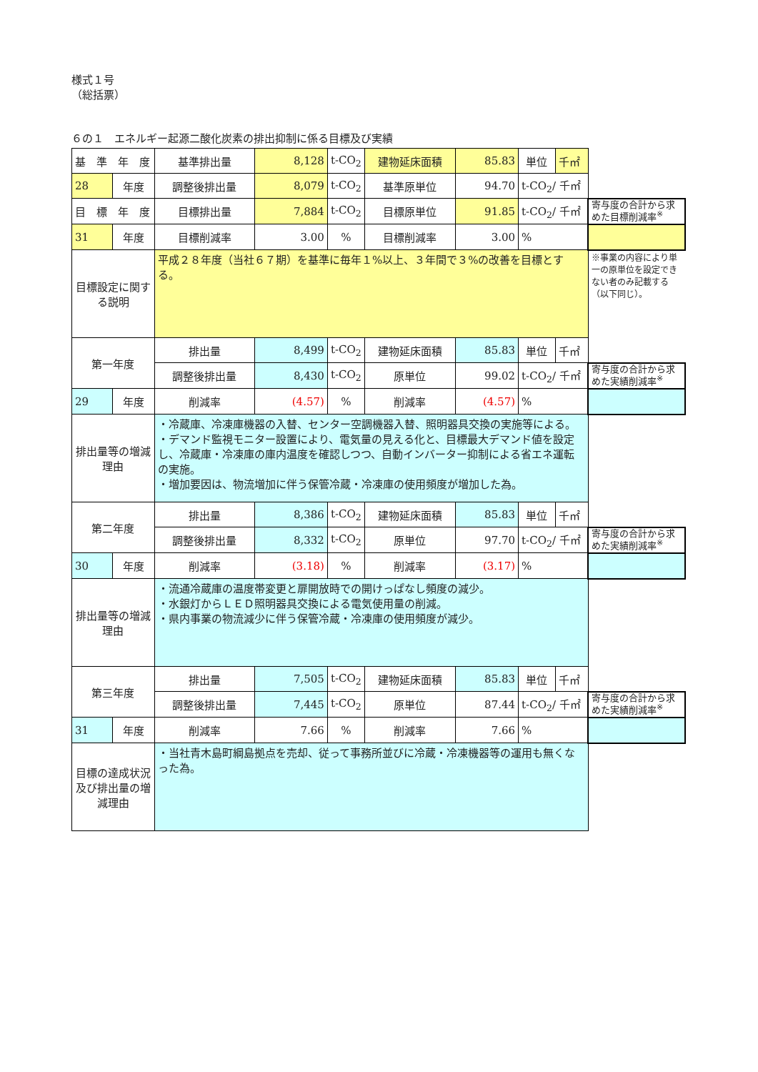様式１号
（総括票）
６の１　エネルギー起源二酸化炭素の排出抑制に係る目標及び実績
| 基 準 年 度 | | 基準排出量 | 8,128 | t-CO<sub>2</sub> | 建物延床面積 | 85.83 | 単位 | 千㎡ | |
| 28 | 年度 | 調整後排出量 | 8,079 | t-CO<sub>2</sub> | 基準原単位 | 94.70 | t-CO<sub>2</sub>/ 千㎡ | | |
| 目 標 年 度 | | 目標排出量 | 7,884 | t-CO<sub>2</sub> | 目標原単位 | 91.85 | t-CO<sub>2</sub>/ 千㎡ | | 寄与度の合計から求めた目標削減率<sup>※</sup> |
| 31 | 年度 | 目標削減率 | 3.00 | % | 目標削減率 | 3.00 | % | | |
| 目標設定に関する説明 | | 平成２８年度（当社６７期）を基準に毎年１%以上、３年間で３%の改善を目標とする。 | | | | | | | ※事業の内容により単一の原単位を設定できない者のみ記載する（以下同じ）。 |
| 第一年度 | | 排出量 | 8,499 | t-CO<sub>2</sub> | 建物延床面積 | 85.83 | 単位 | 千㎡ | |
| | | 調整後排出量 | 8,430 | t-CO<sub>2</sub> | 原単位 | 99.02 | t-CO<sub>2</sub>/ 千㎡ | | 寄与度の合計から求めた実績削減率<sup>※</sup> |
| 29 | 年度 | 削減率 | (4.57) | % | 削減率 | (4.57) | % | | |
| 排出量等の増減理由 | | ・冷蔵庫、冷凍庫機器の入替、センター空調機器入替、照明器具交換の実施等による。 ・デマンド監視モニター設置により、電気量の見える化と、目標最大デマンド値を設定し、冷蔵庫・冷凍庫の庫内温度を確認しつつ、自動インバーター抑制による省エネ運転の実施。 ・増加要因は、物流増加に伴う保管冷蔵・冷凍庫の使用頻度が増加した為。 | | | | | | | |
| 第二年度 | | 排出量 | 8,386 | t-CO<sub>2</sub> | 建物延床面積 | 85.83 | 単位 | 千㎡ | |
| | | 調整後排出量 | 8,332 | t-CO<sub>2</sub> | 原単位 | 97.70 | t-CO<sub>2</sub>/ 千㎡ | | 寄与度の合計から求めた実績削減率<sup>※</sup> |
| 30 | 年度 | 削減率 | (3.18) | % | 削減率 | (3.17) | % | | |
| 排出量等の増減理由 | | ・流通冷蔵庫の温度帯変更と扉開放時での開けっぱなし頻度の減少。 ・水銀灯からＬＥＤ照明器具交換による電気使用量の削減。 ・県内事業の物流減少に伴う保管冷蔵・冷凍庫の使用頻度が減少。 | | | | | | | |
| 第三年度 | | 排出量 | 7,505 | t-CO<sub>2</sub> | 建物延床面積 | 85.83 | 単位 | 千㎡ | |
| | | 調整後排出量 | 7,445 | t-CO<sub>2</sub> | 原単位 | 87.44 | t-CO<sub>2</sub>/ 千㎡ | | 寄与度の合計から求めた実績削減率<sup>※</sup> |
| 31 | 年度 | 削減率 | 7.66 | % | 削減率 | 7.66 | % | | |
| 目標の達成状況及び排出量の増減理由 | | ・当社青木島町綱島拠点を売却、従って事務所並びに冷蔵・冷凍機器等の運用も無くなった為。 | | | | | | | |